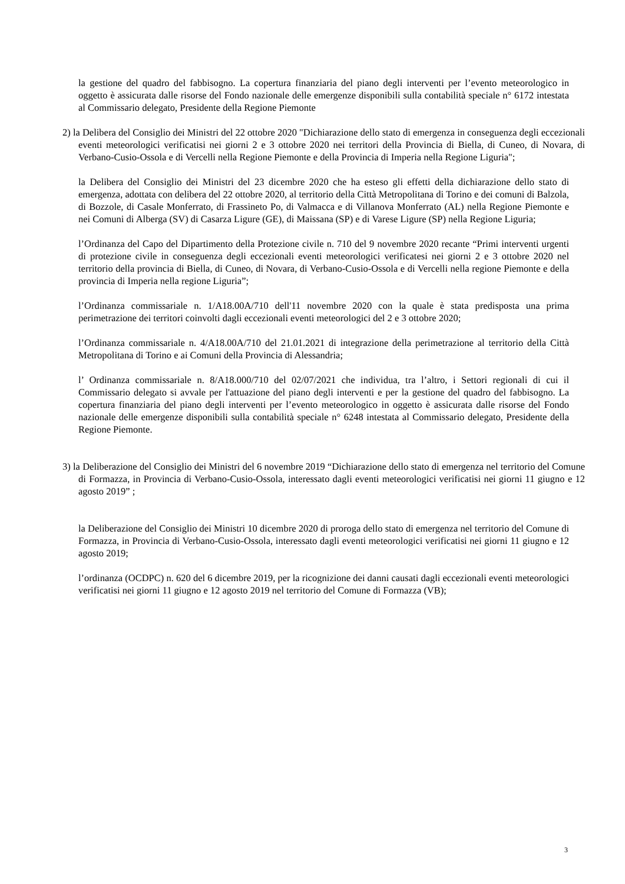la gestione del quadro del fabbisogno. La copertura finanziaria del piano degli interventi per l’evento meteorologico in oggetto è assicurata dalle risorse del Fondo nazionale delle emergenze disponibili sulla contabilità speciale n° 6172 intestata al Commissario delegato, Presidente della Regione Piemonte
2) la Delibera del Consiglio dei Ministri del 22 ottobre 2020 "Dichiarazione dello stato di emergenza in conseguenza degli eccezionali eventi meteorologici verificatisi nei giorni 2 e 3 ottobre 2020 nei territori della Provincia di Biella, di Cuneo, di Novara, di Verbano-Cusio-Ossola e di Vercelli nella Regione Piemonte e della Provincia di Imperia nella Regione Liguria";
la Delibera del Consiglio dei Ministri del 23 dicembre 2020 che ha esteso gli effetti della dichiarazione dello stato di emergenza, adottata con delibera del 22 ottobre 2020, al territorio della Città Metropolitana di Torino e dei comuni di Balzola, di Bozzole, di Casale Monferrato, di Frassineto Po, di Valmacca e di Villanova Monferrato (AL) nella Regione Piemonte e nei Comuni di Alberga (SV) di Casarza Ligure (GE), di Maissana (SP) e di Varese Ligure (SP) nella Regione Liguria;
l’Ordinanza del Capo del Dipartimento della Protezione civile n. 710 del 9 novembre 2020 recante “Primi interventi urgenti di protezione civile in conseguenza degli eccezionali eventi meteorologici verificatesi nei giorni 2 e 3 ottobre 2020 nel territorio della provincia di Biella, di Cuneo, di Novara, di Verbano-Cusio-Ossola e di Vercelli nella regione Piemonte e della provincia di Imperia nella regione Liguria”;
l’Ordinanza commissariale n. 1/A18.00A/710 dell'11 novembre 2020 con la quale è stata predisposta una prima perimetrazione dei territori coinvolti dagli eccezionali eventi meteorologici del 2 e 3 ottobre 2020;
l’Ordinanza commissariale n. 4/A18.00A/710 del 21.01.2021 di integrazione della perimetrazione al territorio della Città Metropolitana di Torino e ai Comuni della Provincia di Alessandria;
l’ Ordinanza commissariale n. 8/A18.000/710 del 02/07/2021 che individua, tra l’altro, i Settori regionali di cui il Commissario delegato si avvale per l'attuazione del piano degli interventi e per la gestione del quadro del fabbisogno. La copertura finanziaria del piano degli interventi per l’evento meteorologico in oggetto è assicurata dalle risorse del Fondo nazionale delle emergenze disponibili sulla contabilità speciale n° 6248 intestata al Commissario delegato, Presidente della Regione Piemonte.
3) la Deliberazione del Consiglio dei Ministri del 6 novembre 2019 “Dichiarazione dello stato di emergenza nel territorio del Comune di Formazza, in Provincia di Verbano-Cusio-Ossola, interessato dagli eventi meteorologici verificatisi nei giorni 11 giugno e 12 agosto 2019” ;
la Deliberazione del Consiglio dei Ministri 10 dicembre 2020 di proroga dello stato di emergenza nel territorio del Comune di Formazza, in Provincia di Verbano-Cusio-Ossola, interessato dagli eventi meteorologici verificatisi nei giorni 11 giugno e 12 agosto 2019;
l’ordinanza (OCDPC) n. 620 del 6 dicembre 2019, per la ricognizione dei danni causati dagli eccezionali eventi meteorologici verificatisi nei giorni 11 giugno e 12 agosto 2019 nel territorio del Comune di Formazza (VB);
3